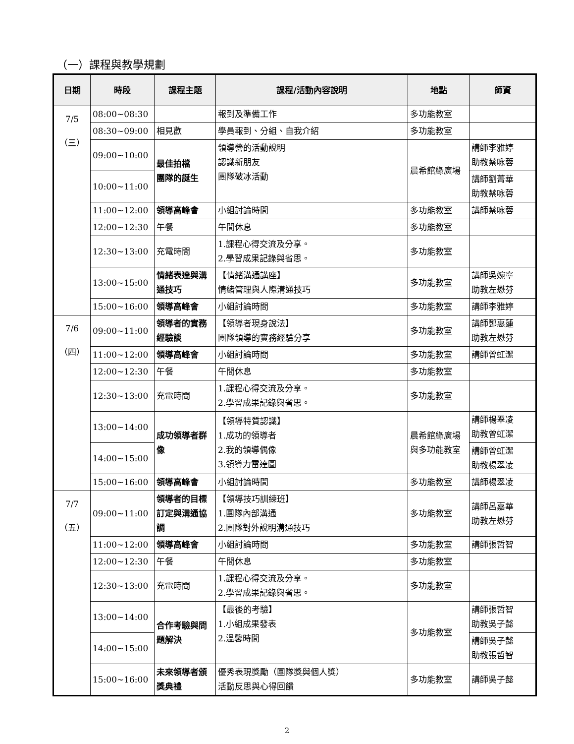（一）課程與教學規劃
| 日期 | 時段 | 課程主題 | 課程/活動內容說明 | 地點 | 師資 |
| --- | --- | --- | --- | --- | --- |
| 7/5 （三） | 08:00~08:30 | | 報到及準備工作 | 多功能教室 | |
| | 08:30~09:00 | 相見歡 | 學員報到、分組、自我介紹 | 多功能教室 | |
| | 09:00~10:00 | 最佳拍檔 團隊的誕生 | 領導營的活動說明 認識新朋友 團隊破冰活動 | 晨希館綠廣場 | 講師李雅婷 助教蔡咏蓉 |
| | 10:00~11:00 | | | | 講師劉菁華 助教蔡咏蓉 |
| | 11:00~12:00 | 領導高峰會 | 小組討論時間 | 多功能教室 | 講師蔡咏蓉 |
| | 12:00~12:30 | 午餐 | 午間休息 | 多功能教室 | |
| | 12:30~13:00 | 充電時間 | 1.課程心得交流及分享。 2.學習成果記錄與省思。 | 多功能教室 | |
| | 13:00~15:00 | 情緒表達與溝通技巧 | 【情緒溝通講座】 情緒管理與人際溝通技巧 | 多功能教室 | 講師吳婉寧 助教左懋芬 |
| | 15:00~16:00 | 領導高峰會 | 小組討論時間 | 多功能教室 | 講師李雅婷 |
| 7/6 （四） | 09:00~11:00 | 領導者的實務經驗談 | 【領導者現身說法】 團隊領導的實務經驗分享 | 多功能教室 | 講師鄧惠蓮 助教左懋芬 |
| | 11:00~12:00 | 領導高峰會 | 小組討論時間 | 多功能教室 | 講師曾虹潔 |
| | 12:00~12:30 | 午餐 | 午間休息 | 多功能教室 | |
| | 12:30~13:00 | 充電時間 | 1.課程心得交流及分享。 2.學習成果記錄與省思。 | 多功能教室 | |
| | 13:00~14:00 | 成功領導者群像 | 【領導特質認識】 1.成功的領導者 2.我的領導偶像 3.領導力雷達圖 | 晨希館綠廣場與多功能教室 | 講師楊翠凌 助教曾虹潔 |
| | 14:00~15:00 | | | | 講師曾虹潔 助教楊翠凌 |
| | 15:00~16:00 | 領導高峰會 | 小組討論時間 | 多功能教室 | 講師楊翠凌 |
| 7/7 （五） | 09:00~11:00 | 領導者的目標訂定與溝通協調 | 【領導技巧訓練班】 1.團隊內部溝通 2.團隊對外說明溝通技巧 | 多功能教室 | 講師呂嘉華 助教左懋芬 |
| | 11:00~12:00 | 領導高峰會 | 小組討論時間 | 多功能教室 | 講師張哲智 |
| | 12:00~12:30 | 午餐 | 午間休息 | 多功能教室 | |
| | 12:30~13:00 | 充電時間 | 1.課程心得交流及分享。 2.學習成果記錄與省思。 | 多功能教室 | |
| | 13:00~14:00 | 合作考驗與問題解決 | 【最後的考驗】 1.小組成果發表 2.溫馨時間 | 多功能教室 | 講師張哲智 助教吳子懿 |
| | 14:00~15:00 | | | | 講師吳子懿 助教張哲智 |
| | 15:00~16:00 | 未來領導者頒獎典禮 | 優秀表現獎勵（團隊獎與個人獎） 活動反思與心得回饋 | 多功能教室 | 講師吳子懿 |
2